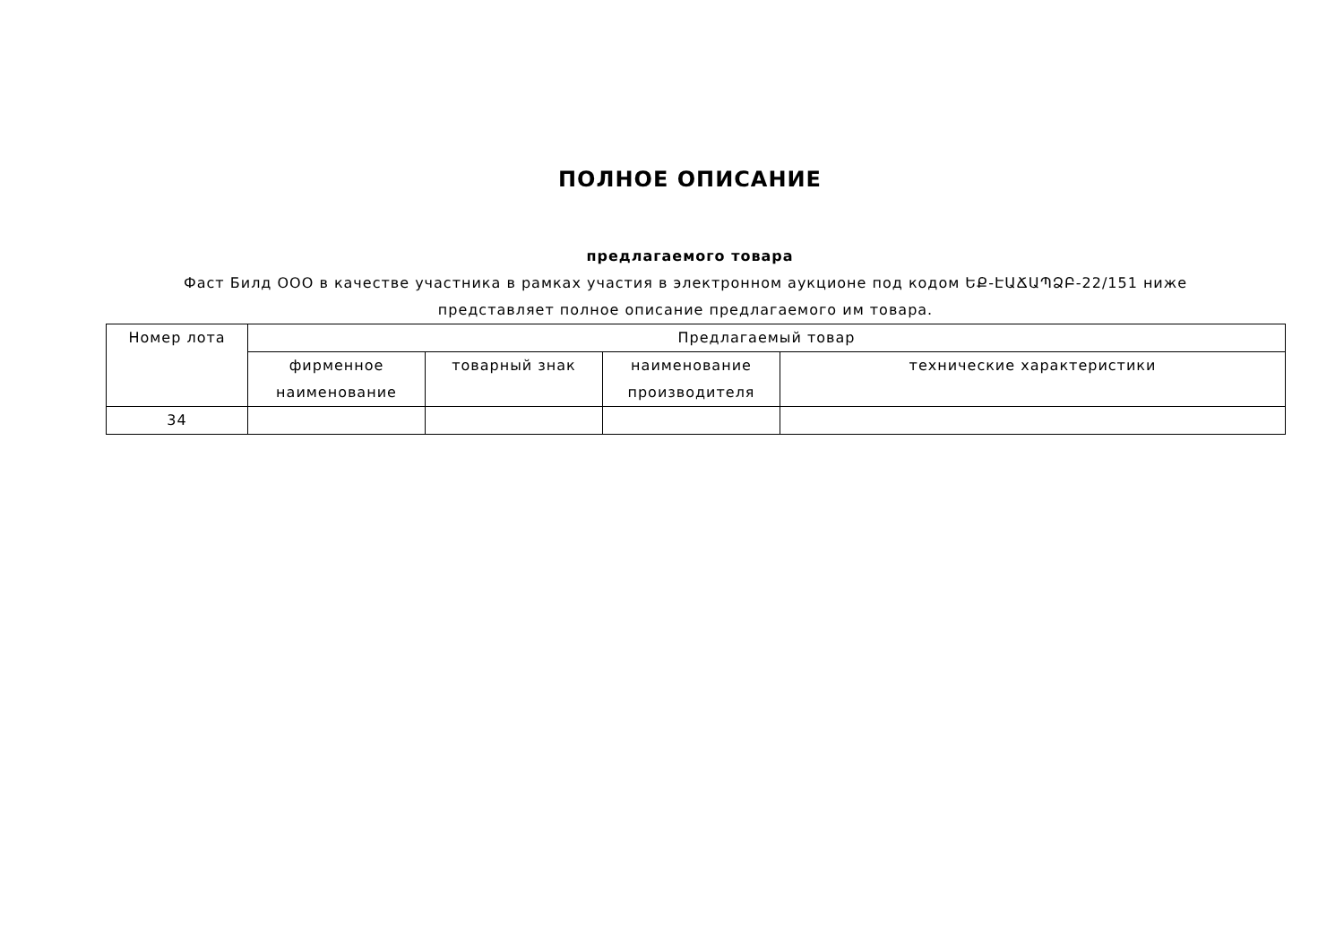ПОЛНОЕ ОПИСАНИЕ
предлагаемого товара
Фаст Билд ООО в качестве участника в рамках участия в электронном аукционе под кодом ԵՔ-ԷԱՃԱՊՁԲ-22/151 ниже представляет полное описание предлагаемого им товара.
| Номер лота | Предлагаемый товар | | | |
| --- | --- | --- | --- | --- |
| | фирменное наименование | товарный знак | наименование производителя | технические характеристики |
| 34 | | | | |